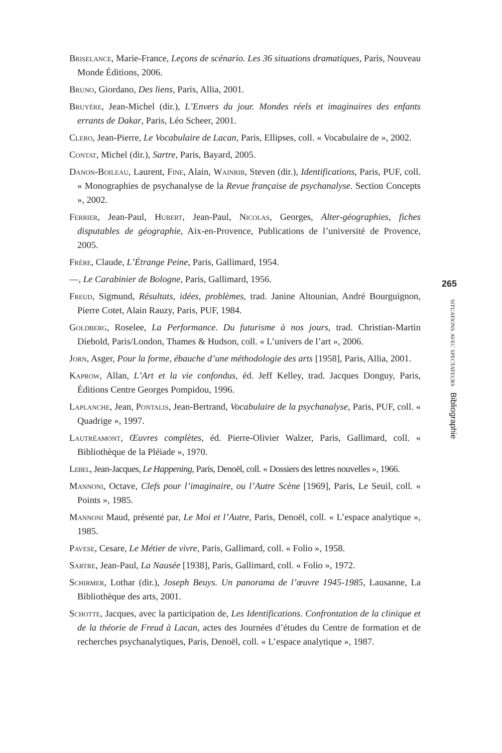Briselance, Marie-France, Leçons de scénario. Les 36 situations dramatiques, Paris, Nouveau Monde Éditions, 2006.
Bruno, Giordano, Des liens, Paris, Allia, 2001.
Bruyère, Jean-Michel (dir.), L’Envers du jour. Mondes réels et imaginaires des enfants errants de Dakar, Paris, Léo Scheer, 2001.
Clero, Jean-Pierre, Le Vocabulaire de Lacan, Paris, Ellipses, coll. « Vocabulaire de », 2002.
Contat, Michel (dir.), Sartre, Paris, Bayard, 2005.
Danon-Boileau, Laurent, Fine, Alain, Wainrib, Steven (dir.), Identifications, Paris, PUF, coll. « Monographies de psychanalyse de la Revue française de psychanalyse. Section Concepts », 2002.
Ferrier, Jean-Paul, Hubert, Jean-Paul, Nicolas, Georges, Alter-géographies, fiches disputables de géographie, Aix-en-Provence, Publications de l’université de Provence, 2005.
Frère, Claude, L’Étrange Peine, Paris, Gallimard, 1954.
—, Le Carabinier de Bologne, Paris, Gallimard, 1956.
Freud, Sigmund, Résultats, idées, problèmes, trad. Janine Altounian, André Bourguignon, Pierre Cotet, Alain Rauzy, Paris, PUF, 1984.
Goldberg, Roselee, La Performance. Du futurisme à nos jours, trad. Christian-Martin Diebold, Paris/London, Thames & Hudson, coll. « L’univers de l’art », 2006.
Jorn, Asger, Pour la forme, ébauche d’une méthodologie des arts [1958], Paris, Allia, 2001.
Kaprow, Allan, L’Art et la vie confondus, éd. Jeff Kelley, trad. Jacques Donguy, Paris, Éditions Centre Georges Pompidou, 1996.
Laplanche, Jean, Pontalis, Jean-Bertrand, Vocabulaire de la psychanalyse, Paris, PUF, coll. « Quadrige », 1997.
Lautréamont, Œuvres complètes, éd. Pierre-Olivier Walzer, Paris, Gallimard, coll. « Bibliothèque de la Pléiade », 1970.
Lebel, Jean-Jacques, Le Happening, Paris, Denoël, coll. « Dossiers des lettres nouvelles », 1966.
Mannoni, Octave, Clefs pour l’imaginaire, ou l’Autre Scène [1969], Paris, Le Seuil, coll. « Points », 1985.
Mannoni Maud, présenté par, Le Moi et l’Autre, Paris, Denoël, coll. « L’espace analytique », 1985.
Pavese, Cesare, Le Métier de vivre, Paris, Gallimard, coll. « Folio », 1958.
Sartre, Jean-Paul, La Nausée [1938], Paris, Gallimard, coll. « Folio », 1972.
Schirmer, Lothar (dir.), Joseph Beuys. Un panorama de l’œuvre 1945-1985, Lausanne, La Bibliothèque des arts, 2001.
Schotte, Jacques, avec la participation de, Les Identifications. Confrontation de la clinique et de la théorie de Freud à Lacan, actes des Journées d’études du Centre de formation et de recherches psychanalytiques, Paris, Denoël, coll. « L’espace analytique », 1987.
265
situations avec spectateurs Bibliographie